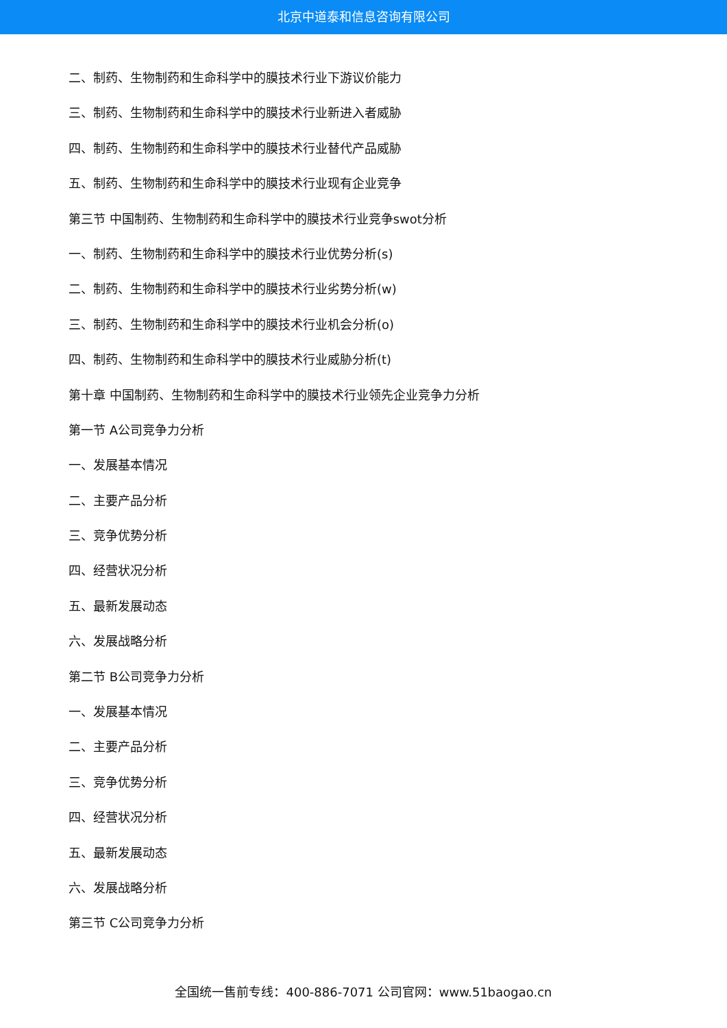北京中道泰和信息咨询有限公司
二、制药、生物制药和生命科学中的膜技术行业下游议价能力
三、制药、生物制药和生命科学中的膜技术行业新进入者威胁
四、制药、生物制药和生命科学中的膜技术行业替代产品威胁
五、制药、生物制药和生命科学中的膜技术行业现有企业竞争
第三节 中国制药、生物制药和生命科学中的膜技术行业竞争swot分析
一、制药、生物制药和生命科学中的膜技术行业优势分析(s)
二、制药、生物制药和生命科学中的膜技术行业劣势分析(w)
三、制药、生物制药和生命科学中的膜技术行业机会分析(o)
四、制药、生物制药和生命科学中的膜技术行业威胁分析(t)
第十章 中国制药、生物制药和生命科学中的膜技术行业领先企业竞争力分析
第一节 A公司竞争力分析
一、发展基本情况
二、主要产品分析
三、竞争优势分析
四、经营状况分析
五、最新发展动态
六、发展战略分析
第二节 B公司竞争力分析
一、发展基本情况
二、主要产品分析
三、竞争优势分析
四、经营状况分析
五、最新发展动态
六、发展战略分析
第三节 C公司竞争力分析
全国统一售前专线：400-886-7071 公司官网：www.51baogao.cn